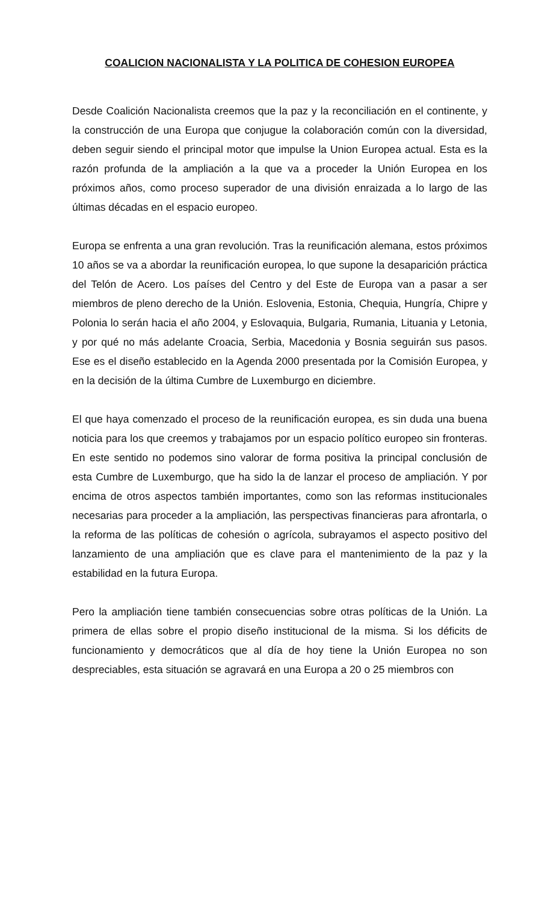COALICION NACIONALISTA Y LA POLITICA DE COHESION EUROPEA
Desde Coalición Nacionalista creemos que la paz y la reconciliación en el continente, y la construcción de una Europa que conjugue la colaboración común con la diversidad, deben seguir siendo el principal motor que impulse la Union Europea actual. Esta es la razón profunda de la ampliación a la que va a proceder la Unión Europea en los próximos años, como proceso superador de una división enraizada a lo largo de las últimas décadas en el espacio europeo.
Europa se enfrenta a una gran revolución. Tras la reunificación alemana, estos próximos 10 años se va a abordar la reunificación europea, lo que supone la desaparición práctica del Telón de Acero. Los países del Centro y del Este de Europa van a pasar a ser miembros de pleno derecho de la Unión. Eslovenia, Estonia, Chequia, Hungría, Chipre y Polonia lo serán hacia el año 2004, y Eslovaquia, Bulgaria, Rumania, Lituania y Letonia, y por qué no más adelante Croacia, Serbia, Macedonia y Bosnia seguirán sus pasos. Ese es el diseño establecido en la Agenda 2000 presentada por la Comisión Europea, y en la decisión de la última Cumbre de Luxemburgo en diciembre.
El que haya comenzado el proceso de la reunificación europea, es sin duda una buena noticia para los que creemos y trabajamos por un espacio político europeo sin fronteras. En este sentido no podemos sino valorar de forma positiva la principal conclusión de esta Cumbre de Luxemburgo, que ha sido la de lanzar el proceso de ampliación. Y por encima de otros aspectos también importantes, como son las reformas institucionales necesarias para proceder a la ampliación, las perspectivas financieras para afrontarla, o la reforma de las políticas de cohesión o agrícola, subrayamos el aspecto positivo del lanzamiento de una ampliación que es clave para el mantenimiento de la paz y la estabilidad en la futura Europa.
Pero la ampliación tiene también consecuencias sobre otras políticas de la Unión. La primera de ellas sobre el propio diseño institucional de la misma. Si los déficits de funcionamiento y democráticos que al día de hoy tiene la Unión Europea no son despreciables, esta situación se agravará en una Europa a 20 o 25 miembros con